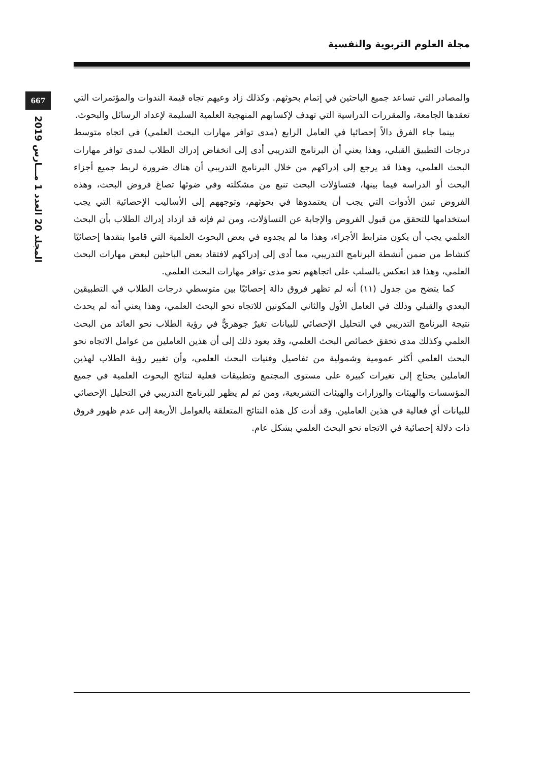مجلة العلوم التربوية والنفسية
667
المجلد 20 العدد 1 مـــارس 2019
والمصادر التي تساعد جميع الباحثين في إتمام بحوثهم. وكذلك زاد وعيهم تجاه قيمة الندوات والمؤتمرات التي تعقدها الجامعة، والمقررات الدراسية التي تهدف لإكسابهم المنهجية العلمية السليمة لإعداد الرسائل والبحوث.
بينما جاء الفرق دالاً إحصائيا في العامل الرابع (مدى توافر مهارات البحث العلمي) في اتجاه متوسط درجات التطبيق القبلي، وهذا يعني أن البرنامج التدريبي أدى إلى انخفاض إدراك الطلاب لمدى توافر مهارات البحث العلمي، وهذا قد يرجع إلى إدراكهم من خلال البرنامج التدريبي أن هناك ضرورة لربط جميع أجزاء البحث أو الدراسة فيما بينها، فتساؤلات البحث تنبع من مشكلته وفي ضوئها تصاغ فروض البحث، وهذه الفروض تبين الأدوات التي يجب أن يعتمدوها في بحوثهم، وتوجههم إلى الأساليب الإحصائية التي يجب استخدامها للتحقق من قبول الفروض والإجابة عن التساؤلات، ومن ثم فإنه قد ازداد إدراك الطلاب بأن البحث العلمي يجب أن يكون مترابط الأجزاء، وهذا ما لم يجدوه في بعض البحوث العلمية التي قاموا بنقدها إحصائيًا كنشاط من ضمن أنشطة البرنامج التدريبي، مما أدى إلى إدراكهم لافتقاد بعض الباحثين لبعض مهارات البحث العلمي، وهذا قد انعكس بالسلب على اتجاههم نحو مدى توافر مهارات البحث العلمي.
كما يتضح من جدول (١١) أنه لم تظهر فروق دالة إحصائيًا بين متوسطي درجات الطلاب في التطبيقين البعدي والقبلي وذلك في العامل الأول والثاني المكونين للاتجاه نحو البحث العلمي، وهذا يعني أنه لم يحدث نتيجة البرنامج التدريبي في التحليل الإحصائي للبيانات تغيرٌ جوهريٌّ في رؤية الطلاب نحو العائد من البحث العلمي وكذلك مدى تحقق خصائص البحث العلمي، وقد يعود ذلك إلى أن هذين العاملين من عوامل الاتجاه نحو البحث العلمي أكثر عمومية وشمولية من تفاصيل وفنيات البحث العلمي، وأن تغيير رؤية الطلاب لهذين العاملين يحتاج إلى تغيرات كبيرة على مستوى المجتمع وتطبيقات فعلية لنتائج البحوث العلمية في جميع المؤسسات والهيئات والوزارات والهيئات التشريعية، ومن ثم لم يظهر للبرنامج التدريبي في التحليل الإحصائي للبيانات أي فعالية في هذين العاملين. وقد أدت كل هذه النتائج المتعلقة بالعوامل الأربعة إلى عدم ظهور فروق ذات دلالة إحصائية في الاتجاه نحو البحث العلمي بشكل عام.